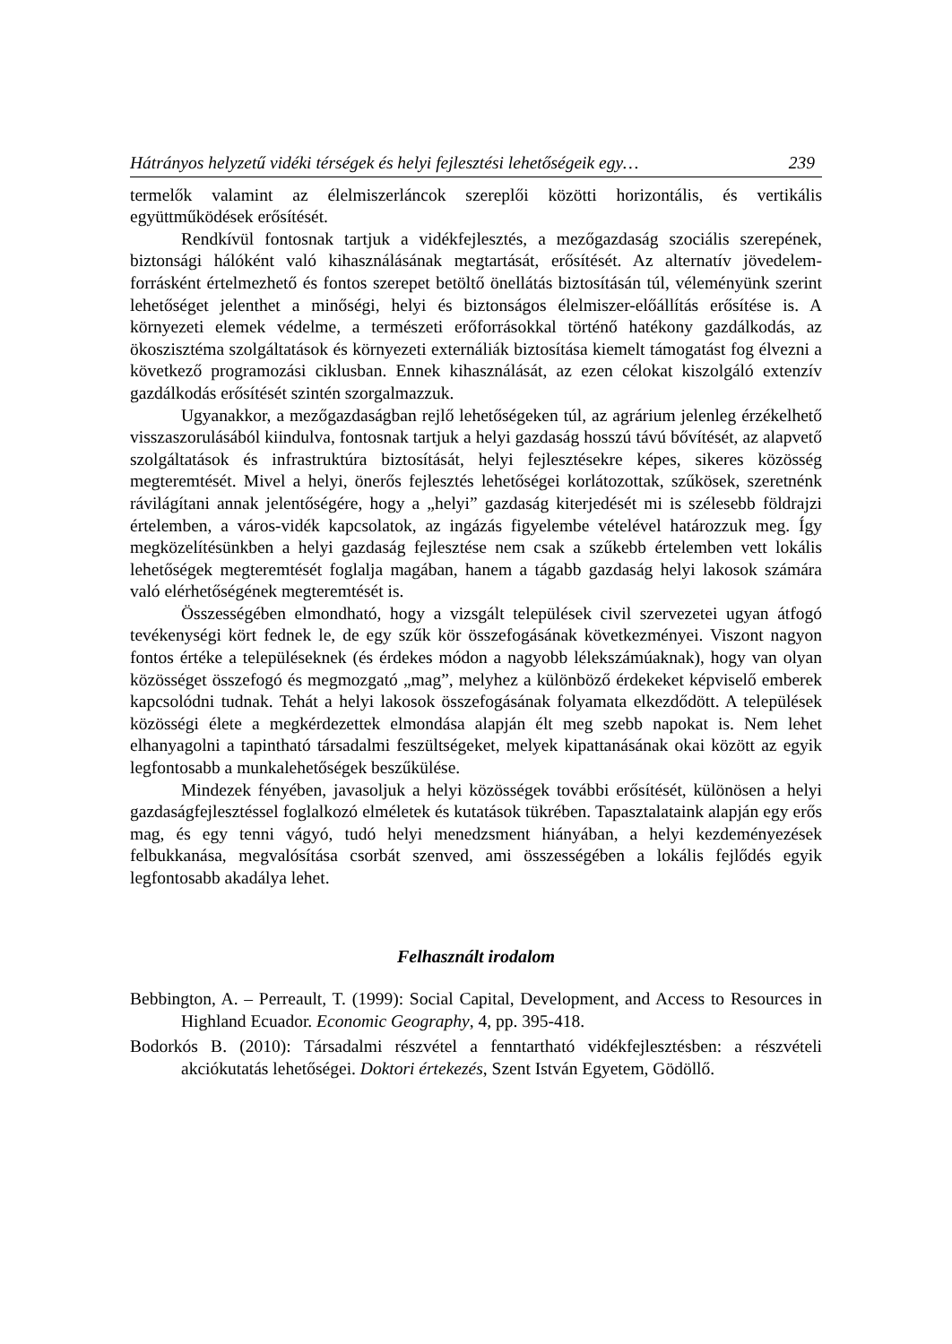Hátrányos helyzetű vidéki térségek és helyi fejlesztési lehetőségeik egy… 239
termelők valamint az élelmiszerláncok szereplői közötti horizontális, és vertikális együttműködések erősítését.
Rendkívül fontosnak tartjuk a vidékfejlesztés, a mezőgazdaság szociális szerepének, biztonsági hálóként való kihasználásának megtartását, erősítését. Az alternatív jövedelem-forrásként értelmezhető és fontos szerepet betöltő önellátás biztosításán túl, véleményünk szerint lehetőséget jelenthet a minőségi, helyi és biztonságos élelmiszer-előállítás erősítése is. A környezeti elemek védelme, a természeti erőforrásokkal történő hatékony gazdálkodás, az ökoszisztéma szolgáltatások és környezeti externáliák biztosítása kiemelt támogatást fog élvezni a következő programozási ciklusban. Ennek kihasználását, az ezen célokat kiszolgáló extenzív gazdálkodás erősítését szintén szorgalmazzuk.
Ugyanakkor, a mezőgazdaságban rejlő lehetőségeken túl, az agrárium jelenleg érzékelhető visszaszorulásából kiindulva, fontosnak tartjuk a helyi gazdaság hosszú távú bővítését, az alapvető szolgáltatások és infrastruktúra biztosítását, helyi fejlesztésekre képes, sikeres közösség megteremtését. Mivel a helyi, önerős fejlesztés lehetőségei korlátozottak, szűkösek, szeretnénk rávilágítani annak jelentőségére, hogy a „helyi” gazdaság kiterjedését mi is szélesebb földrajzi értelemben, a város-vidék kapcsolatok, az ingázás figyelembe vételével határozzuk meg. Így megközelítésünkben a helyi gazdaság fejlesztése nem csak a szűkebb értelemben vett lokális lehetőségek megteremtését foglalja magában, hanem a tágabb gazdaság helyi lakosok számára való elérhetőségének megteremtését is.
Összességében elmondható, hogy a vizsgált települések civil szervezetei ugyan átfogó tevékenységi kört fednek le, de egy szűk kör összefogásának következményei. Viszont nagyon fontos értéke a településeknek (és érdekes módon a nagyobb lélekszámúaknak), hogy van olyan közösséget összefogó és megmozgató „mag”, melyhez a különböző érdekeket képviselő emberek kapcsolódni tudnak. Tehát a helyi lakosok összefogásának folyamata elkezdődött. A települések közösségi élete a megkérdezettek elmondása alapján élt meg szebb napokat is. Nem lehet elhanyagolni a tapintható társadalmi feszültségeket, melyek kipattanásának okai között az egyik legfontosabb a munkalehetőségek beszűkülése.
Mindezek fényében, javasoljuk a helyi közösségek további erősítését, különösen a helyi gazdaságfejlesztéssel foglalkozó elméletek és kutatások tükrében. Tapasztalataink alapján egy erős mag, és egy tenni vágyó, tudó helyi menedzsment hiányában, a helyi kezdeményezések felbukkanása, megvalósítása csorbát szenved, ami összességében a lokális fejlődés egyik legfontosabb akadálya lehet.
Felhasznált irodalom
Bebbington, A. – Perreault, T. (1999): Social Capital, Development, and Access to Resources in Highland Ecuador. Economic Geography, 4, pp. 395-418.
Bodorkós B. (2010): Társadalmi részvétel a fenntartható vidékfejlesztésben: a részvételi akciókutatás lehetőségei. Doktori értekezés, Szent István Egyetem, Gödöllő.